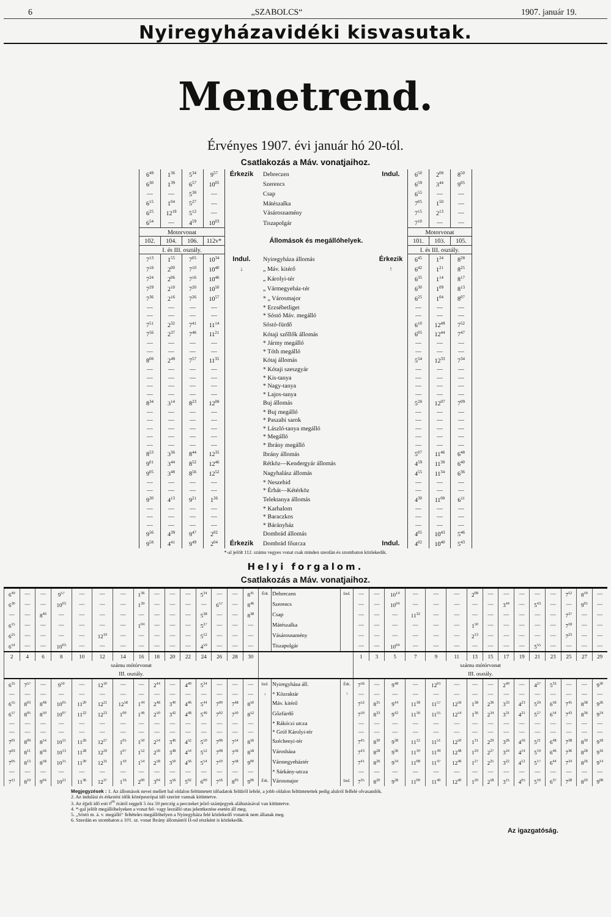6 „SZABOLCS“1907. január 19.
Nyiregyházavidéki kisvasutak.
Menetrend.
Érvényes 1907. évi január hó 20-tól.
Csatlakozás a Máv. vonatjaihoz.
| 6<sup>49</sup> | 1<sup>36</sup> | 5<sup>34</sup> | 9<sup>57</sup> | Érkezik | Debreczen | Indul. | 6<sup>50</sup> | 2<sup>08</sup> | 8<sup>50</sup> |
| 6<sup>30</sup> | 1<sup>39</sup> | 6<sup>57</sup> | 10<sup>05</sup> | | Szerencs | | 6<sup>59</sup> | 3<sup>44</sup> | 9<sup>05</sup> |
| — | — | 5<sup>38</sup> | — | | Csap | | 6<sup>55</sup> | — | — |
| 6<sup>15</sup> | 1<sup>04</sup> | 5<sup>27</sup> | — | | Mátészalka | | 7<sup>05</sup> | 1<sup>50</sup> | — |
| 6<sup>25</sup> | 12<sup>19</sup> | 5<sup>12</sup> | — | | Vásárosnamény | | 7<sup>15</sup> | 2<sup>13</sup> | — |
| 6<sup>54</sup> | — | 4<sup>59</sup> | 10<sup>03</sup> | | Tiszapolgár | | 7<sup>10</sup> | — | — |
| Motorvonat | | | | Állomások és megállóhelyek. | | | Motorvonat | | |
| 102. | 104. | 106. | 112v* | | | | 101. | 103. | 105. |
| I. és III. osztály. | | | | | | | I. és III. osztály. | | |
| 7<sup>13</sup> | 1<sup>55</sup> | 7<sup>05</sup> | 10<sup>34</sup> | Indul. | Nyiregyháza állomás | Érkezik | 6<sup>45</sup> | 1<sup>24</sup> | 8<sup>28</sup> |
| 7<sup>18</sup> | 2<sup>00</sup> | 7<sup>10</sup> | 10<sup>40</sup> | ↓ | „ Máv. kitérő | ↑ | 6<sup>42</sup> | 1<sup>21</sup> | 8<sup>25</sup> |
| 7<sup>24</sup> | 2<sup>06</sup> | 7<sup>16</sup> | 10<sup>46</sup> | | „ Károlyi-tér | | 6<sup>35</sup> | 1<sup>14</sup> | 8<sup>17</sup> |
| 7<sup>29</sup> | 2<sup>10</sup> | 7<sup>20</sup> | 10<sup>50</sup> | | „ Vármegyeház-tér | | 6<sup>30</sup> | 1<sup>09</sup> | 8<sup>13</sup> |
| 7<sup>36</sup> | 2<sup>16</sup> | 7<sup>26</sup> | 10<sup>57</sup> | | * „ Városmajor | | 6<sup>25</sup> | 1<sup>04</sup> | 8<sup>07</sup> |
| — | — | — | — | | * Erzsébetliget | | — | — | — |
| — | — | — | — | | * Sóstó Máv. megálló | | — | — | — |
| 7<sup>51</sup> | 2<sup>32</sup> | 7<sup>41</sup> | 11<sup>14</sup> | | Sóstó-fürdő | | 6<sup>10</sup> | 12<sup>49</sup> | 7<sup>52</sup> |
| 7<sup>56</sup> | 2<sup>37</sup> | 7<sup>46</sup> | 11<sup>21</sup> | | Kótaji szőllők állomás | | 6<sup>05</sup> | 12<sup>44</sup> | 7<sup>47</sup> |
| — | — | — | — | | * Jármy megálló | | — | — | — |
| — | — | — | — | | * Tóth megálló | | — | — | — |
| 8<sup>08</sup> | 2<sup>49</sup> | 7<sup>57</sup> | 11<sup>35</sup> | | Kótaj állomás | | 5<sup>54</sup> | 12<sup>33</sup> | 7<sup>34</sup> |
| — | — | — | — | | * Kótaji szeszgyár | | — | — | — |
| — | — | — | — | | * Kis-tanya | | — | — | — |
| — | — | — | — | | * Nagy-tanya | | — | — | — |
| — | — | — | — | | * Lajos-tanya | | — | — | — |
| 8<sup>34</sup> | 3<sup>14</sup> | 8<sup>23</sup> | 12<sup>08</sup> | | Buj állomás | | 5<sup>28</sup> | 12<sup>07</sup> | 7<sup>09</sup> |
| — | — | — | — | | * Buj megálló | | — | — | — |
| — | — | — | — | | * Paszabi sarok | | — | — | — |
| — | — | — | — | | * László-tanya megálló | | — | — | — |
| — | — | — | — | | * Megálló | | — | — | — |
| — | — | — | — | | * Ibrány megálló | | — | — | — |
| 8<sup>53</sup> | 3<sup>36</sup> | 8<sup>44</sup> | 12<sup>35</sup> | | Ibrány állomás | | 5<sup>07</sup> | 11<sup>46</sup> | 6<sup>48</sup> |
| 9<sup>01</sup> | 3<sup>44</sup> | 8<sup>52</sup> | 12<sup>46</sup> | | Rétköz—Kendergyár állomás | | 4<sup>59</sup> | 11<sup>38</sup> | 6<sup>40</sup> |
| 9<sup>05</sup> | 3<sup>48</sup> | 8<sup>56</sup> | 12<sup>52</sup> | | Nagyhalász állomás | | 4<sup>55</sup> | 11<sup>34</sup> | 6<sup>36</sup> |
| — | — | — | — | | * Neszehid | | — | — | — |
| — | — | — | — | | * Érhát—Kétérköz | | — | — | — |
| 9<sup>30</sup> | 4<sup>13</sup> | 9<sup>21</sup> | 1<sup>26</sup> | | Telektanya állomás | | 4<sup>30</sup> | 11<sup>08</sup> | 6<sup>11</sup> |
| — | — | — | — | | * Karhalom | | — | — | — |
| — | — | — | — | | * Baraczkos | | — | — | — |
| — | — | — | — | | * Bárányház | | — | — | — |
| 9<sup>56</sup> | 4<sup>39</sup> | 9<sup>47</sup> | 2<sup>02</sup> | | Dombrád állomás | | 4<sup>05</sup> | 10<sup>43</sup> | 5<sup>46</sup> |
| 9<sup>58</sup> | 4<sup>41</sup> | 9<sup>49</sup> | 2<sup>04</sup> | Érkezik | Dombrád főutcza | Indul. | 4<sup>02</sup> | 10<sup>40</sup> | 5<sup>43</sup> |
*-al jelölt 112. számu vegyes vonat csak minden szerdán és szombaton közlekedik.
Helyi forgalom.
Csatlakozás a Máv. vonatjaihoz.
| 6<sup>49</sup> | — | — | 9<sup>57</sup> | — | — | — | 1<sup>36</sup> | — | — | — | 5<sup>34</sup> | — | — | 8<sup>41</sup> | Érk | Debreczen | Ind. | — | — | 10<sup>14</sup> | — | — | — | 2<sup>08</sup> | — | — | — | — | — | 7<sup>12</sup> | 8<sup>50</sup> | — |
| 6<sup>30</sup> | — | — | 10<sup>03</sup> | — | — | — | 1<sup>39</sup> | — | — | — | — | 6<sup>57</sup> | — | 8<sup>46</sup> | | Szerencs | | — | — | 10<sup>04</sup> | — | — | — | — | — | 3<sup>44</sup> | — | 5<sup>43</sup> | — | — | 9<sup>05</sup> | — |
| — | — | 8<sup>46</sup> | — | — | — | — | — | — | — | — | 5<sup>38</sup> | — | — | 8<sup>38</sup> | | Csap | | — | — | — | 11<sup>32</sup> | — | — | — | — | — | — | — | — | 7<sup>37</sup> | — | — |
| 6<sup>15</sup> | — | — | — | — | — | — | 1<sup>04</sup> | — | — | — | 5<sup>27</sup> | — | — | — | | Mátészalka | | — | — | — | — | — | — | 1<sup>50</sup> | — | — | — | — | — | 7<sup>18</sup> | — | — |
| 6<sup>25</sup> | — | — | — | — | 12<sup>19</sup> | — | — | — | — | — | 5<sup>12</sup> | — | — | — | | Vásárosnamény | | — | — | — | — | — | — | 2<sup>13</sup> | — | — | — | — | — | 7<sup>23</sup> | — | — |
| 6<sup>54</sup> | — | — | 10<sup>03</sup> | — | — | — | — | — | — | — | 4<sup>59</sup> | — | — | — | | Tiszapolgár | | — | — | 10<sup>04</sup> | — | — | — | — | — | — | — | 5<sup>55</sup> | — | — | — | — |
| 2 | 4 | 6 | 8 | 10 | 12 | 14 | 16 | 18 | 20 | 22 | 24 | 26 | 28 | 30 | | | | 1 | 3 | 5 | 7 | 9 | 11 | 13 | 15 | 17 | 19 | 21 | 23 | 25 | 27 | 29 |
| számu mótórvonat | | | | | | | | | | | | | | | | | | számu mótórvonat | | | | | | | | | | | | | | |
| III. osztály. | | | | | | | | | | | | | | | | | | III. osztály. | | | | | | | | | | | | | | |
| 6<sup>35</sup> | 7<sup>57</sup> | — | 9<sup>50</sup> | — | 12<sup>10</sup> | — | — | 2<sup>44</sup> | — | 4<sup>40</sup> | 5<sup>34</sup> | — | — | — | Ind. | Nyiregyháza áll. | Érk. | 7<sup>56</sup> | — | 9<sup>48</sup> | — | 12<sup>01</sup> | — | — | — | 2<sup>40</sup> | — | 4<sup>27</sup> | 5<sup>33</sup> | — | — | 9<sup>30</sup> |
| — | — | — | — | — | — | — | — | — | — | — | — | — | — | — | ↓ | * Közraktár | ↑ | — | — | — | — | — | — | — | — | — | — | — | — | — | — | — |
| 6<sup>55</sup> | 8<sup>03</sup> | 8<sup>48</sup> | 10<sup>05</sup> | 11<sup>20</sup> | 12<sup>21</sup> | 12<sup>58</sup> | 1<sup>44</sup> | 2<sup>48</sup> | 3<sup>40</sup> | 4<sup>46</sup> | 5<sup>44</sup> | 7<sup>00</sup> | 7<sup>48</sup> | 8<sup>50</sup> | | Máv. kitérő | | 7<sup>52</sup> | 8<sup>35</sup> | 9<sup>44</sup> | 11<sup>18</sup> | 11<sup>57</sup> | 12<sup>56</sup> | 1<sup>38</sup> | 2<sup>36</sup> | 3<sup>33</sup> | 4<sup>23</sup> | 5<sup>29</sup> | 6<sup>56</sup> | 7<sup>45</sup> | 8<sup>38</sup> | 9<sup>26</sup> |
| 6<sup>57</sup> | 8<sup>05</sup> | 8<sup>50</sup> | 10<sup>07</sup> | 11<sup>22</sup> | 12<sup>23</sup> | 1<sup>00</sup> | 1<sup>46</sup> | 2<sup>50</sup> | 3<sup>42</sup> | 4<sup>48</sup> | 5<sup>46</sup> | 7<sup>02</sup> | 7<sup>50</sup> | 8<sup>52</sup> | | Gőzfürdő | | 7<sup>50</sup> | 8<sup>33</sup> | 9<sup>42</sup> | 11<sup>16</sup> | 11<sup>55</sup> | 12<sup>54</sup> | 1<sup>36</sup> | 2<sup>34</sup> | 3<sup>31</sup> | 4<sup>21</sup> | 5<sup>27</sup> | 6<sup>54</sup> | 7<sup>43</sup> | 8<sup>36</sup> | 9<sup>24</sup> |
| — | — | — | — | — | — | — | — | — | — | — | — | — | — | — | | * Rákóczi utcza | | — | — | — | — | — | — | — | — | — | — | — | — | — | — | — |
| — | — | — | — | — | — | — | — | — | — | — | — | — | — | — | | * Gróf Károlyi-tér | | — | — | — | — | — | — | — | — | — | — | — | — | — | — | — |
| 7<sup>01</sup> | 8<sup>09</sup> | 8<sup>54</sup> | 10<sup>11</sup> | 11<sup>26</sup> | 12<sup>27</sup> | 1<sup>05</sup> | 1<sup>50</sup> | 2<sup>54</sup> | 3<sup>46</sup> | 4<sup>52</sup> | 5<sup>50</sup> | 7<sup>06</sup> | 7<sup>54</sup> | 8<sup>56</sup> | | Széchenyi-tér | | 7<sup>45</sup> | 8<sup>30</sup> | 9<sup>38</sup> | 11<sup>12</sup> | 11<sup>51</sup> | 12<sup>50</sup> | 1<sup>31</sup> | 2<sup>29</sup> | 3<sup>26</sup> | 4<sup>16</sup> | 5<sup>21</sup> | 6<sup>48</sup> | 7<sup>38</sup> | 8<sup>30</sup> | 9<sup>18</sup> |
| 7<sup>03</sup> | 8<sup>11</sup> | 8<sup>56</sup> | 10<sup>13</sup> | 11<sup>28</sup> | 12<sup>29</sup> | 1<sup>07</sup> | 1<sup>52</sup> | 2<sup>56</sup> | 3<sup>48</sup> | 4<sup>54</sup> | 5<sup>52</sup> | 7<sup>08</sup> | 7<sup>56</sup> | 8<sup>58</sup> | | Városháza | | 7<sup>43</sup> | 8<sup>28</sup> | 9<sup>36</sup> | 11<sup>10</sup> | 11<sup>49</sup> | 12<sup>48</sup> | 1<sup>29</sup> | 2<sup>27</sup> | 3<sup>24</sup> | 4<sup>14</sup> | 5<sup>19</sup> | 6<sup>46</sup> | 7<sup>36</sup> | 8<sup>28</sup> | 9<sup>16</sup> |
| 7<sup>05</sup> | 8<sup>13</sup> | 8<sup>58</sup> | 10<sup>15</sup> | 11<sup>30</sup> | 12<sup>31</sup> | 1<sup>10</sup> | 1<sup>54</sup> | 2<sup>58</sup> | 3<sup>50</sup> | 4<sup>56</sup> | 5<sup>54</sup> | 7<sup>10</sup> | 7<sup>58</sup> | 9<sup>00</sup> | | Vármegyeháztér | | 7<sup>41</sup> | 8<sup>26</sup> | 9<sup>34</sup> | 11<sup>08</sup> | 11<sup>47</sup> | 12<sup>46</sup> | 1<sup>27</sup> | 2<sup>25</sup> | 3<sup>22</sup> | 4<sup>12</sup> | 5<sup>17</sup> | 6<sup>44</sup> | 7<sup>34</sup> | 8<sup>26</sup> | 9<sup>14</sup> |
| — | — | — | — | — | — | — | — | — | — | — | — | — | — | — | | * Sárkány-utcza | | — | — | — | — | — | — | — | — | — | — | — | — | — | — | — |
| 7<sup>11</sup> | 8<sup>19</sup> | 9<sup>04</sup> | 10<sup>21</sup> | 11<sup>36</sup> | 12<sup>37</sup> | 1<sup>16</sup> | 2<sup>00</sup> | 3<sup>04</sup> | 3<sup>56</sup> | 5<sup>02</sup> | 6<sup>00</sup> | 7<sup>16</sup> | 8<sup>03</sup> | 9<sup>06</sup> | Érk. | Városmajor | Ind. | 7<sup>35</sup> | 8<sup>20</sup> | 9<sup>28</sup> | 11<sup>00</sup> | 11<sup>40</sup> | 12<sup>40</sup> | 1<sup>20</sup> | 2<sup>18</sup> | 3<sup>15</sup> | 4<sup>05</sup> | 5<sup>10</sup> | 6<sup>37</sup> | 7<sup>28</sup> | 8<sup>20</sup> | 9<sup>08</sup> |
Megjegyzések : 1. Az állomások nevei mellett bal oldalon feltüntetett időadatok felülről lefelé, a jobb oldalon feltüntetettek pedig alulról felfelé olvasandók.
2. Az indulási és érkezési idők középeurópai idő szerint vannak kitüntetve.
3. Az éjjeli idő esti 0<sup>00</sup> órától reggeli 5 óra 59 perczig a perczeket jelző számjegyek aláhuzásával van kitüntetve.
4. *-gal jelölt megállóhelyeken a vonat fel- vagy leszálló utas jelentkezése esetén áll meg.
5. „Sóstó m. á. v. megálló“ feltételes megállóhelyen a Nyiregyháza felé közlekedő vonatok nem állanak meg.
6. Szerdán es szombaton a 101. sz. vonat Ibrány állomástól II-od részként is közlekedik.
Az igazgatóság.